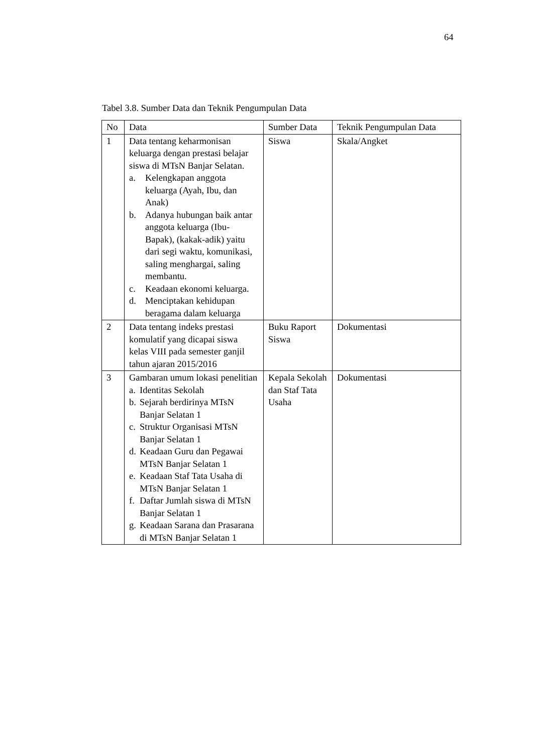64
Tabel 3.8. Sumber Data dan Teknik Pengumpulan Data
| No | Data | Sumber Data | Teknik Pengumpulan Data |
| --- | --- | --- | --- |
| 1 | Data tentang keharmonisan keluarga dengan prestasi belajar siswa di MTsN Banjar Selatan. a. Kelengkapan anggota keluarga (Ayah, Ibu, dan Anak) b. Adanya hubungan baik antar anggota keluarga (Ibu-Bapak), (kakak-adik) yaitu dari segi waktu, komunikasi, saling menghargai, saling membantu. c. Keadaan ekonomi keluarga. d. Menciptakan kehidupan beragama dalam keluarga | Siswa | Skala/Angket |
| 2 | Data tentang indeks prestasi komulatif yang dicapai siswa kelas VIII pada semester ganjil tahun ajaran 2015/2016 | Buku Raport Siswa | Dokumentasi |
| 3 | Gambaran umum lokasi penelitian a. Identitas Sekolah b. Sejarah berdirinya MTsN Banjar Selatan 1 c. Struktur Organisasi MTsN Banjar Selatan 1 d. Keadaan Guru dan Pegawai MTsN Banjar Selatan 1 e. Keadaan Staf Tata Usaha di MTsN Banjar Selatan 1 f. Daftar Jumlah siswa di MTsN Banjar Selatan 1 g. Keadaan Sarana dan Prasarana di MTsN Banjar Selatan 1 | Kepala Sekolah dan Staf Tata Usaha | Dokumentasi |